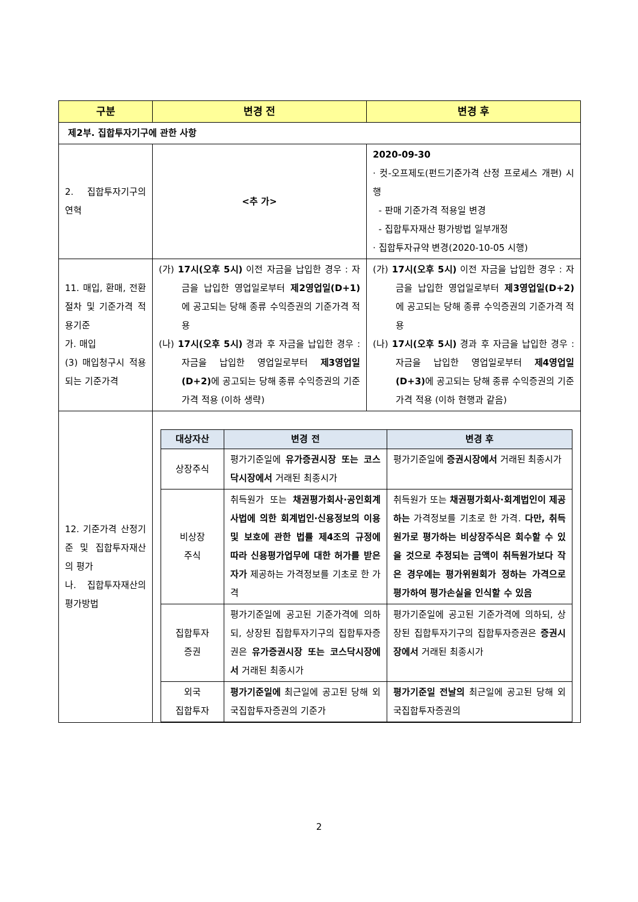| 구분 | 변경 전 | 변경 후 |
| --- | --- | --- |
| 제2부. 집합투자기구에 관한 사항 | | |
| 2. 집합투자기구의 연혁 | <추 가> | 2020-09-30 · 컷-오프제도(펀드기준가격 산정 프로세스 개편) 시행 - 판매 기준가격 적용일 변경 - 집합투자재산 평가방법 일부개정 · 집합투자규약 변경(2020-10-05 시행) |
| 11. 매입, 환매, 전환절차 및 기준가격 적용기준 가. 매입 (3) 매입청구시 적용되는 기준가격 | (가) 17시(오후 5시) 이전 자금을 납입한 경우 : 자금을 납입한 영업일로부터 제2영업일(D+1) 에 공고되는 당해 종류 수익증권의 기준가격 적용 (나) 17시(오후 5시) 경과 후 자금을 납입한 경우 : 자금을 납입한 영업일로부터 제3영업일(D+2) 에 공고되는 당해 종류 수익증권의 기준가격 적용 (이하 생략) | (가) 17시(오후 5시) 이전 자금을 납입한 경우 : 자금을 납입한 영업일로부터 제3영업일(D+2) 에 공고되는 당해 종류 수익증권의 기준가격 적용 (나) 17시(오후 5시) 경과 후 자금을 납입한 경우 : 자금을 납입한 영업일로부터 제4영업일(D+3) 에 공고되는 당해 종류 수익증권의 기준가격 적용 (이하 현행과 같음) |
| 12. 기준가격 산정기준 및 집합투자재산의 평가 나. 집합투자재산의 평가방법 | / 대상자산 / 변경 전 / 변경 후 / / --- / --- / --- / / 상장주식 / 평가기준일에 유가증권시장 또는 코스닥시장에서 거래된 최종시가 / 평가기준일에 증권시장에서 거래된 최종시가 / / 비상장 주식 / 취득원가 또는 채권평가회사·공인회계사법에 의한 회계법인·신용정보의 이용 및 보호에 관한 법률 제4조의 규정에 따라 신용평가업무에 대한 허가를 받은 자가 제공하는 가격정보를 기초로 한 가격 / 취득원가 또는 채권평가회사·회계법인이 제공하는 가격정보를 기초로 한 가격. 다만, 취득원가로 평가하는 비상장주식은 회수할 수 있을 것으로 추정되는 금액이 취득원가보다 작은 경우에는 평가위원회가 정하는 가격으로 평가하여 평가손실을 인식할 수 있음 / / 집합투자 증권 / 평가기준일에 공고된 기준가격에 의하되, 상장된 집합투자기구의 집합투자증권은 유가증권시장 또는 코스닥시장에서 거래된 최종시가 / 평가기준일에 공고된 기준가격에 의하되, 상장된 집합투자기구의 집합투자증권은 증권시장에서 거래된 최종시가 / / 외국 집합투자 / 평가기준일에 최근일에 공고된 당해 외국집합투자증권의 기준가 / 평가기준일 전날의 최근일에 공고된 당해 외국집합투자증권의 / | |
2